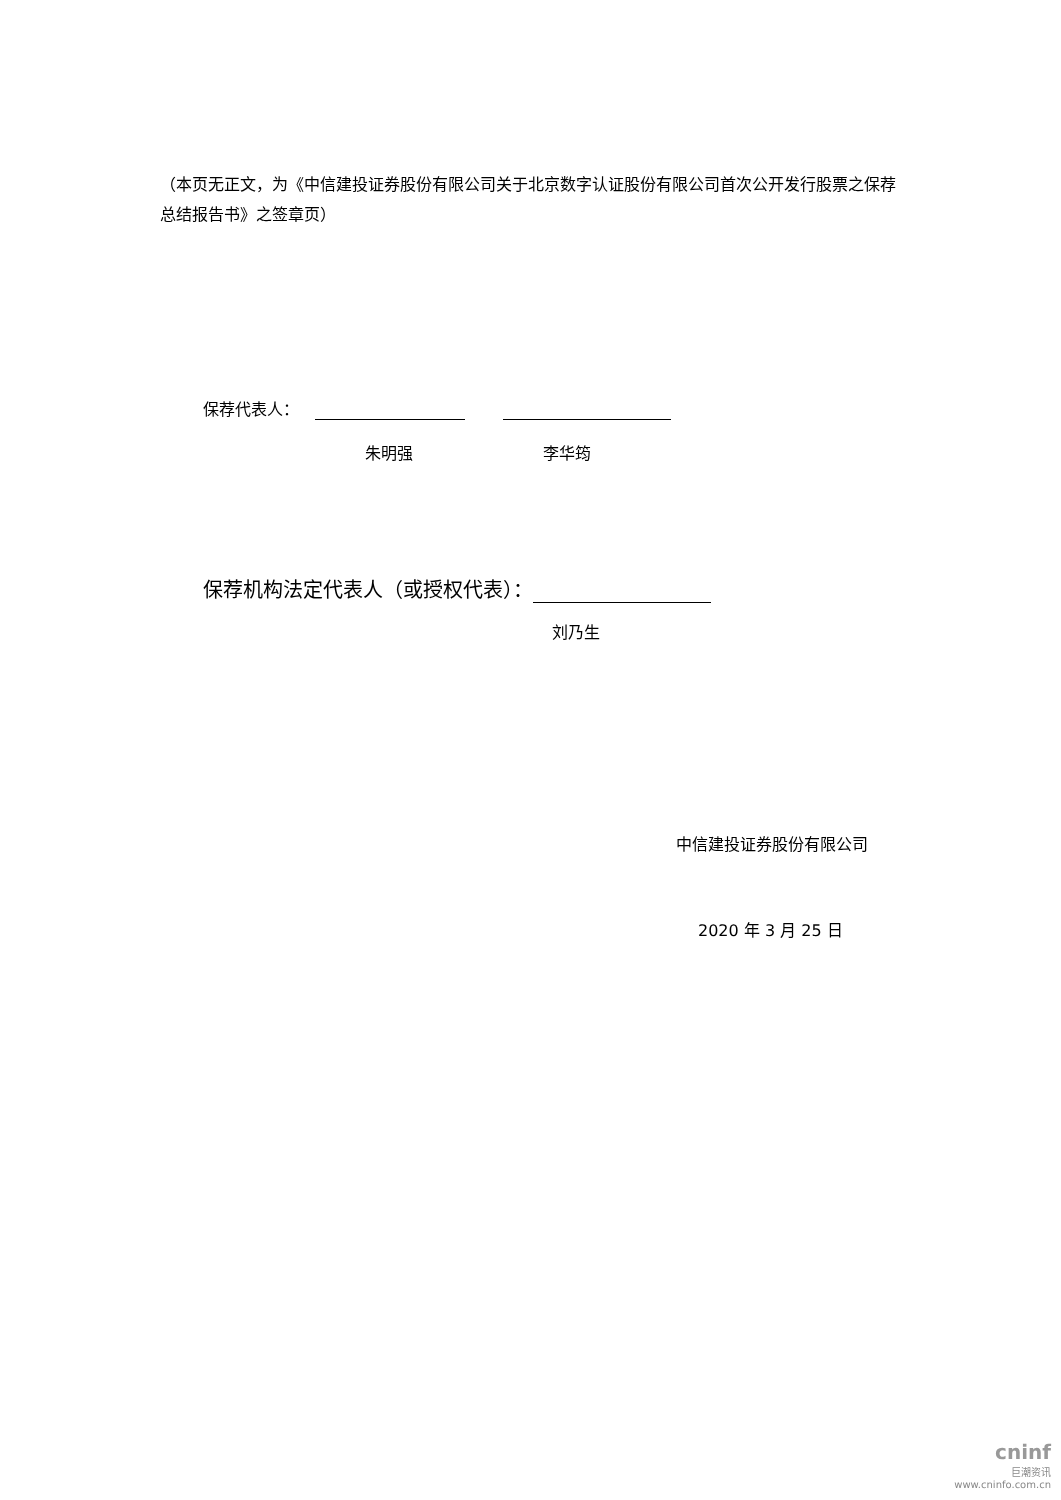（本页无正文，为《中信建投证券股份有限公司关于北京数字认证股份有限公司首次公开发行股票之保荐总结报告书》之签章页）
保荐代表人：
朱明强 李华筠
保荐机构法定代表人（或授权代表）：
刘乃生
中信建投证券股份有限公司
2020 年 3 月 25 日
cninf
巨潮资讯
www.cninfo.com.cn